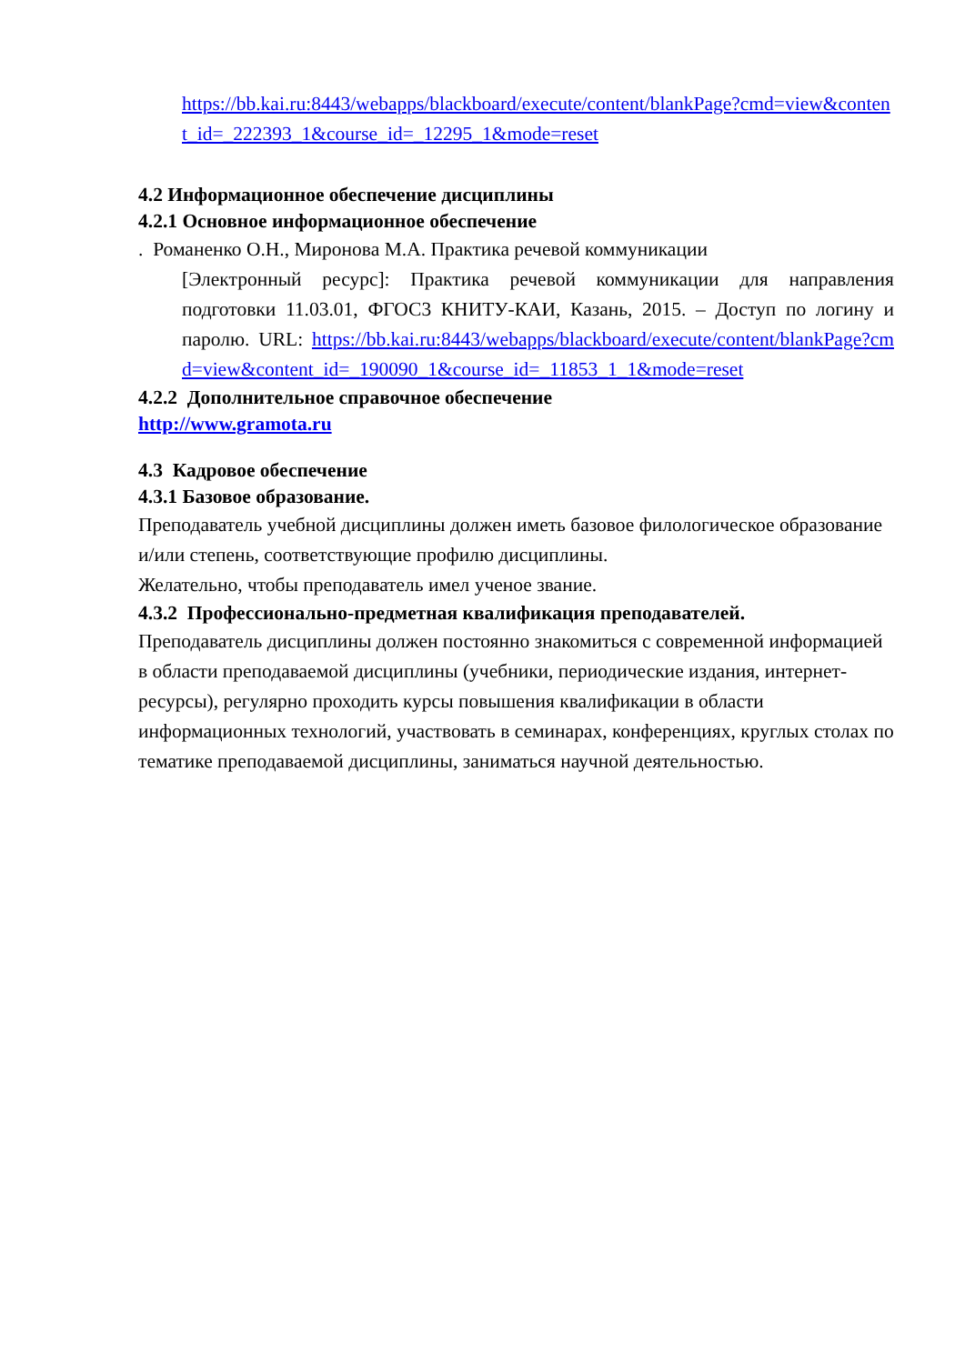https://bb.kai.ru:8443/webapps/blackboard/execute/content/blankPage?cmd=view&content_id=_222393_1&course_id=_12295_1&mode=reset
4.2 Информационное обеспечение дисциплины
4.2.1 Основное информационное обеспечение
. Романенко О.Н., Миронова М.А. Практика речевой коммуникации
[Электронный ресурс]: Практика речевой коммуникации для направления подготовки 11.03.01, ФГОС3 КНИТУ-КАИ, Казань, 2015. – Доступ по логину и паролю. URL: https://bb.kai.ru:8443/webapps/blackboard/execute/content/blankPage?cmd=view&content_id=_190090_1&course_id=_11853_1_1&mode=reset
4.2.2 Дополнительное справочное обеспечение
http://www.gramota.ru
4.3 Кадровое обеспечение
4.3.1 Базовое образование.
Преподаватель учебной дисциплины должен иметь базовое филологическое образование и/или степень, соответствующие профилю дисциплины.
Желательно, чтобы преподаватель имел ученое звание.
4.3.2 Профессионально-предметная квалификация преподавателей.
Преподаватель дисциплины должен постоянно знакомиться с современной информацией в области преподаваемой дисциплины (учебники, периодические издания, интернет-ресурсы), регулярно проходить курсы повышения квалификации в области информационных технологий, участвовать в семинарах, конференциях, круглых столах по тематике преподаваемой дисциплины, заниматься научной деятельностью.